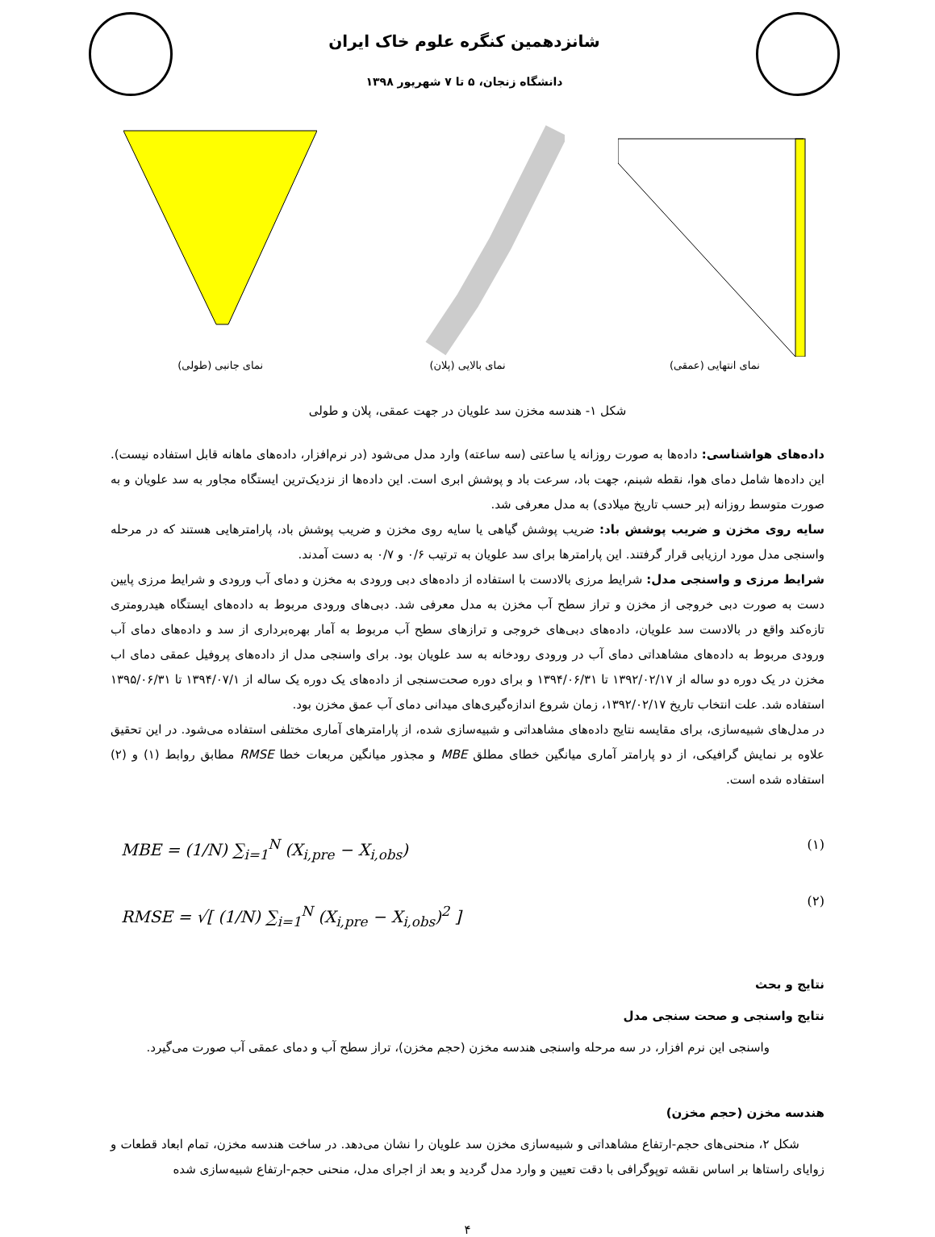شانزدهمین کنگره علوم خاک ایران
دانشگاه زنجان، ۵ تا ۷ شهریور ۱۳۹۸
نمای انتهایی (عمقی) نمای بالایی (پلان) نمای جانبی (طولی)
شکل ۱- هندسه مخزن سد علویان در جهت عمقی، پلان و طولی
داده‌های هواشناسی: داده‌ها به صورت روزانه یا ساعتی (سه ساعته) وارد مدل می‌شود (در نرم‌افزار، داده‌های ماهانه قابل استفاده نیست). این داده‌ها شامل دمای هوا، نقطه شبنم، جهت باد، سرعت باد و پوشش ابری است. این داده‌ها از نزدیک‌ترین ایستگاه مجاور به سد علویان و به صورت متوسط روزانه (بر حسب تاریخ میلادی) به مدل معرفی شد.
سایه روی مخزن و ضریب پوشش باد: ضریب پوشش گیاهی یا سایه روی مخزن و ضریب پوشش باد، پارامترهایی هستند که در مرحله واسنجی مدل مورد ارزیابی قرار گرفتند. این پارامترها برای سد علویان به ترتیب ۰/۶ و ۰/۷ به دست آمدند.
شرایط مرزی و واسنجی مدل: شرایط مرزی بالادست با استفاده از داده‌های دبی ورودی به مخزن و دمای آب ورودی و شرایط مرزی پایین دست به صورت دبی خروجی از مخزن و تراز سطح آب مخزن به مدل معرفی شد. دبی‌های ورودی مربوط به داده‌های ایستگاه هیدرومتری تازه‌کند واقع در بالادست سد علویان، داده‌های دبی‌های خروجی و ترازهای سطح آب مربوط به آمار بهره‌برداری از سد و داده‌های دمای آب ورودی مربوط به داده‌های مشاهداتی دمای آب در ورودی رودخانه به سد علویان بود. برای واسنجی مدل از داده‌های پروفیل عمقی دمای اب مخزن در یک دوره دو ساله از ۱۳۹۲/۰۲/۱۷ تا ۱۳۹۴/۰۶/۳۱ و برای دوره صحت‌سنجی از داده‌های یک دوره یک ساله از ۱۳۹۴/۰۷/۱ تا ۱۳۹۵/۰۶/۳۱ استفاده شد. علت انتخاب تاریخ ۱۳۹۲/۰۲/۱۷، زمان شروع اندازه‌گیری‌های میدانی دمای آب عمق مخزن بود.
در مدل‌های شبیه‌سازی، برای مقایسه نتایج داده‌های مشاهداتی و شبیه‌سازی شده، از پارامترهای آماری مختلفی استفاده می‌شود. در این تحقیق علاوه بر نمایش گرافیکی، از دو پارامتر آماری میانگین خطای مطلق MBE و مجذور میانگین مربعات خطا RMSE مطابق روابط (۱) و (۲) استفاده شده است.
MBE = (1/N) ∑<sub>i=1</sub><sup>N</sup> (X<sub>i,pre</sub> − X<sub>i,obs</sub>)
RMSE = √[ (1/N) ∑<sub>i=1</sub><sup>N</sup> (X<sub>i,pre</sub> − X<sub>i,obs</sub>)<sup>2</sup> ]
(۱)
(۲)
نتایج و بحث
نتایج واسنجی و صحت سنجی مدل
واسنجی این نرم افزار، در سه مرحله واسنجی هندسه مخزن (حجم مخزن)، تراز سطح آب و دمای عمقی آب صورت می‌گیرد.
هندسه مخزن (حجم مخزن)
شکل ۲، منحنی‌های حجم-ارتفاع مشاهداتی و شبیه‌سازی مخزن سد علویان را نشان می‌دهد. در ساخت هندسه مخزن، تمام ابعاد قطعات و زوایای راستاها بر اساس نقشه توپوگرافی با دقت تعیین و وارد مدل گردید و بعد از اجرای مدل، منحنی حجم-ارتفاع شبیه‌سازی شده
۴